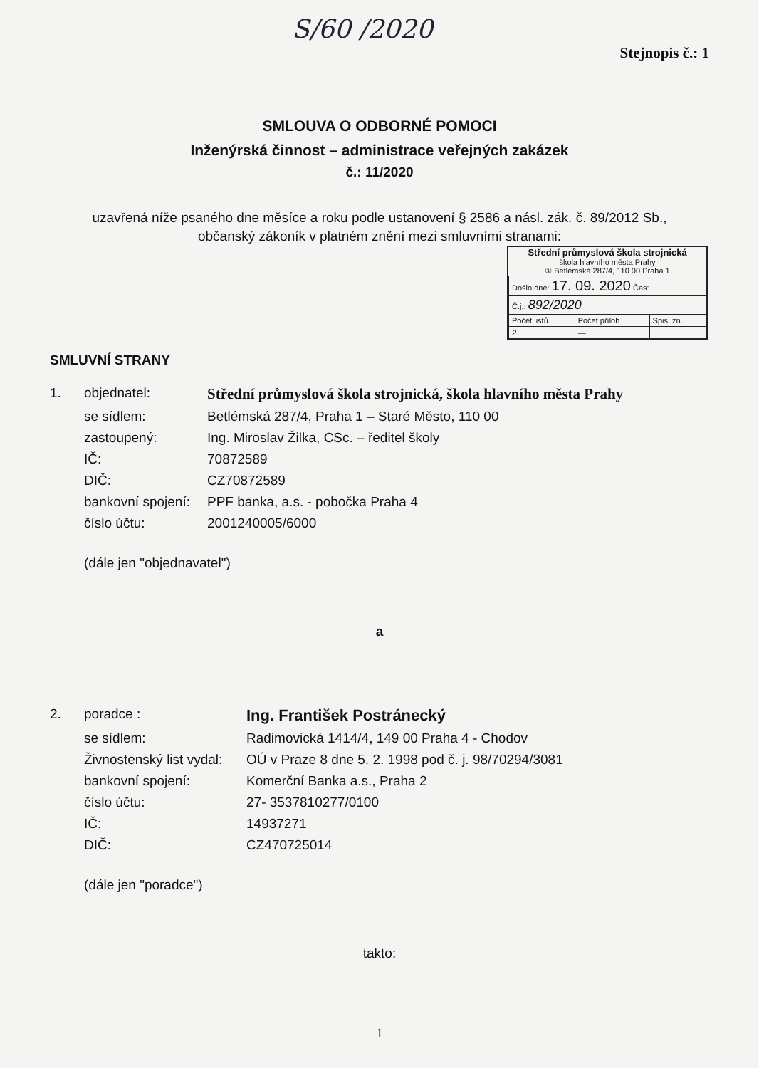S/60 /2020
Stejnopis č.: 1
SMLOUVA O ODBORNÉ POMOCI
Inženýrská činnost – administrace veřejných zakázek
č.: 11/2020
uzavřená níže psaného dne měsíce a roku podle ustanovení § 2586 a násl. zák. č. 89/2012 Sb.,
občanský zákoník v platném znění mezi smluvními stranami:
Střední průmyslová škola strojnická
škola hlavního města Prahy
① Betlémská 287/4, 110 00 Praha 1
| Došlo dne: 17. 09. 2020 Čas: | | |
| Č.j.: 892/2020 | | |
| Počet listů | Počet příloh | Spis. zn. |
| 2 | — | |
SMLUVNÍ STRANY
| 1. | objednatel: | Střední průmyslová škola strojnická, škola hlavního města Prahy |
| | se sídlem: | Betlémská 287/4, Praha 1 – Staré Město, 110 00 |
| | zastoupený: | Ing. Miroslav Žilka, CSc. – ředitel školy |
| | IČ: | 70872589 |
| | DIČ: | CZ70872589 |
| | bankovní spojení: | PPF banka, a.s. - pobočka Praha 4 |
| | číslo účtu: | 2001240005/6000 |
| | (dále jen "objednavatel") | |
a
| 2. | poradce : | Ing. František Postránecký |
| | se sídlem: | Radimovická 1414/4, 149 00 Praha 4 - Chodov |
| | Živnostenský list vydal: | OÚ v Praze 8 dne 5. 2. 1998 pod č. j. 98/70294/3081 |
| | bankovní spojení: | Komerční Banka a.s., Praha 2 |
| | číslo účtu: | 27- 3537810277/0100 |
| | IČ: | 14937271 |
| | DIČ: | CZ470725014 |
| | (dále jen "poradce") | |
takto:
1